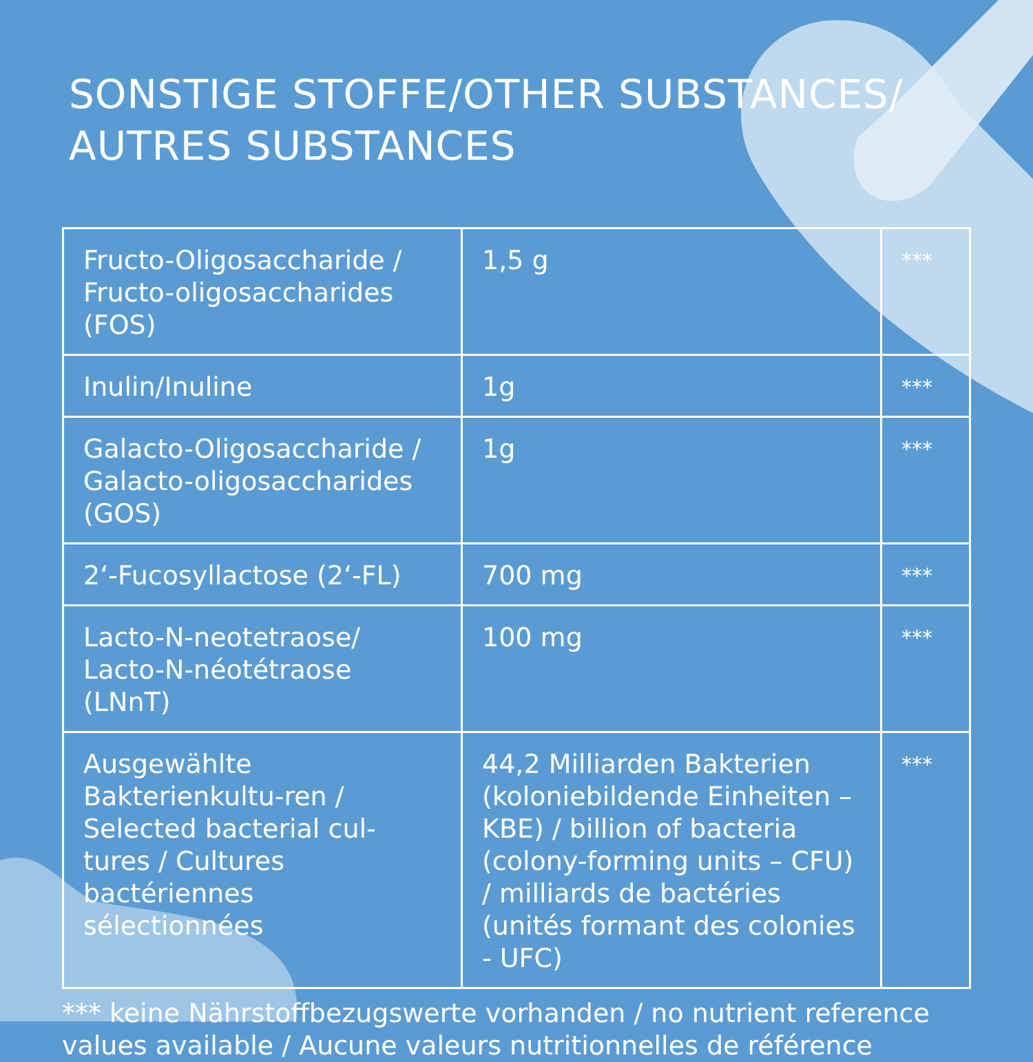SONSTIGE STOFFE/OTHER SUBSTANCES/
AUTRES SUBSTANCES
| Fructo-Oligosaccharide / Fructo-oligosaccharides (FOS) | 1,5 g | *** |
| Inulin/Inuline | 1g | *** |
| Galacto-Oligosaccharide / Galacto-oligosaccharides (GOS) | 1g | *** |
| 2‘-Fucosyllactose (2‘-FL) | 700 mg | *** |
| Lacto-N-neotetraose/ Lacto-N-néotétraose (LNnT) | 100 mg | *** |
| Ausgewählte Bakterienkultu-ren / Selected bacterial cul-tures / Cultures bactériennes sélectionnées | 44,2 Milliarden Bakterien (koloniebildende Einheiten – KBE) / billion of bacteria (colony-forming units – CFU) / milliards de bactéries (unités formant des colonies - UFC) | *** |
*** keine Nährstoffbezugswerte vorhanden / no nutrient reference values available / Aucune valeurs nutritionnelles de référence